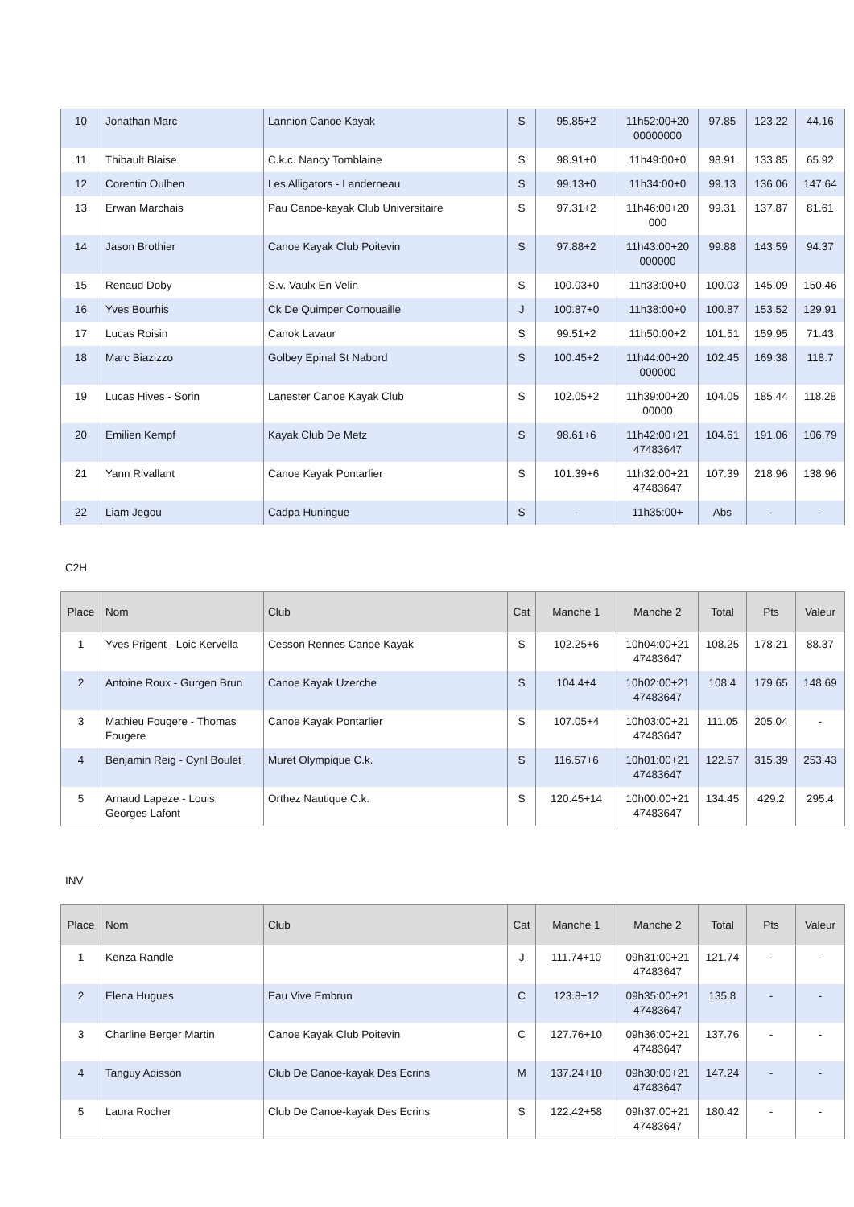| 10 | Jonathan Marc | Lannion Canoe Kayak | S | 95.85+2 | 11h52:00+20 00000000 | 97.85 | 123.22 | 44.16 |
| 11 | Thibault Blaise | C.k.c. Nancy Tomblaine | S | 98.91+0 | 11h49:00+0 | 98.91 | 133.85 | 65.92 |
| 12 | Corentin Oulhen | Les Alligators - Landerneau | S | 99.13+0 | 11h34:00+0 | 99.13 | 136.06 | 147.64 |
| 13 | Erwan Marchais | Pau Canoe-kayak Club Universitaire | S | 97.31+2 | 11h46:00+20 000 | 99.31 | 137.87 | 81.61 |
| 14 | Jason Brothier | Canoe Kayak Club Poitevin | S | 97.88+2 | 11h43:00+20 000000 | 99.88 | 143.59 | 94.37 |
| 15 | Renaud Doby | S.v. Vaulx En Velin | S | 100.03+0 | 11h33:00+0 | 100.03 | 145.09 | 150.46 |
| 16 | Yves Bourhis | Ck De Quimper Cornouaille | J | 100.87+0 | 11h38:00+0 | 100.87 | 153.52 | 129.91 |
| 17 | Lucas Roisin | Canok Lavaur | S | 99.51+2 | 11h50:00+2 | 101.51 | 159.95 | 71.43 |
| 18 | Marc Biazizzo | Golbey Epinal St Nabord | S | 100.45+2 | 11h44:00+20 000000 | 102.45 | 169.38 | 118.7 |
| 19 | Lucas Hives - Sorin | Lanester Canoe Kayak Club | S | 102.05+2 | 11h39:00+20 00000 | 104.05 | 185.44 | 118.28 |
| 20 | Emilien Kempf | Kayak Club De Metz | S | 98.61+6 | 11h42:00+21 47483647 | 104.61 | 191.06 | 106.79 |
| 21 | Yann Rivallant | Canoe Kayak Pontarlier | S | 101.39+6 | 11h32:00+21 47483647 | 107.39 | 218.96 | 138.96 |
| 22 | Liam Jegou | Cadpa Huningue | S | - | 11h35:00+ | Abs | - | - |
C2H
| Place | Nom | Club | Cat | Manche 1 | Manche 2 | Total | Pts | Valeur |
| --- | --- | --- | --- | --- | --- | --- | --- | --- |
| 1 | Yves Prigent - Loic Kervella | Cesson Rennes Canoe Kayak | S | 102.25+6 | 10h04:00+21 47483647 | 108.25 | 178.21 | 88.37 |
| 2 | Antoine Roux - Gurgen Brun | Canoe Kayak Uzerche | S | 104.4+4 | 10h02:00+21 47483647 | 108.4 | 179.65 | 148.69 |
| 3 | Mathieu Fougere - Thomas Fougere | Canoe Kayak Pontarlier | S | 107.05+4 | 10h03:00+21 47483647 | 111.05 | 205.04 | - |
| 4 | Benjamin Reig - Cyril Boulet | Muret Olympique C.k. | S | 116.57+6 | 10h01:00+21 47483647 | 122.57 | 315.39 | 253.43 |
| 5 | Arnaud Lapeze - Louis Georges Lafont | Orthez Nautique C.k. | S | 120.45+14 | 10h00:00+21 47483647 | 134.45 | 429.2 | 295.4 |
INV
| Place | Nom | Club | Cat | Manche 1 | Manche 2 | Total | Pts | Valeur |
| --- | --- | --- | --- | --- | --- | --- | --- | --- |
| 1 | Kenza Randle | | J | 111.74+10 | 09h31:00+21 47483647 | 121.74 | - | - |
| 2 | Elena Hugues | Eau Vive Embrun | C | 123.8+12 | 09h35:00+21 47483647 | 135.8 | - | - |
| 3 | Charline Berger Martin | Canoe Kayak Club Poitevin | C | 127.76+10 | 09h36:00+21 47483647 | 137.76 | - | - |
| 4 | Tanguy Adisson | Club De Canoe-kayak Des Ecrins | M | 137.24+10 | 09h30:00+21 47483647 | 147.24 | - | - |
| 5 | Laura Rocher | Club De Canoe-kayak Des Ecrins | S | 122.42+58 | 09h37:00+21 47483647 | 180.42 | - | - |